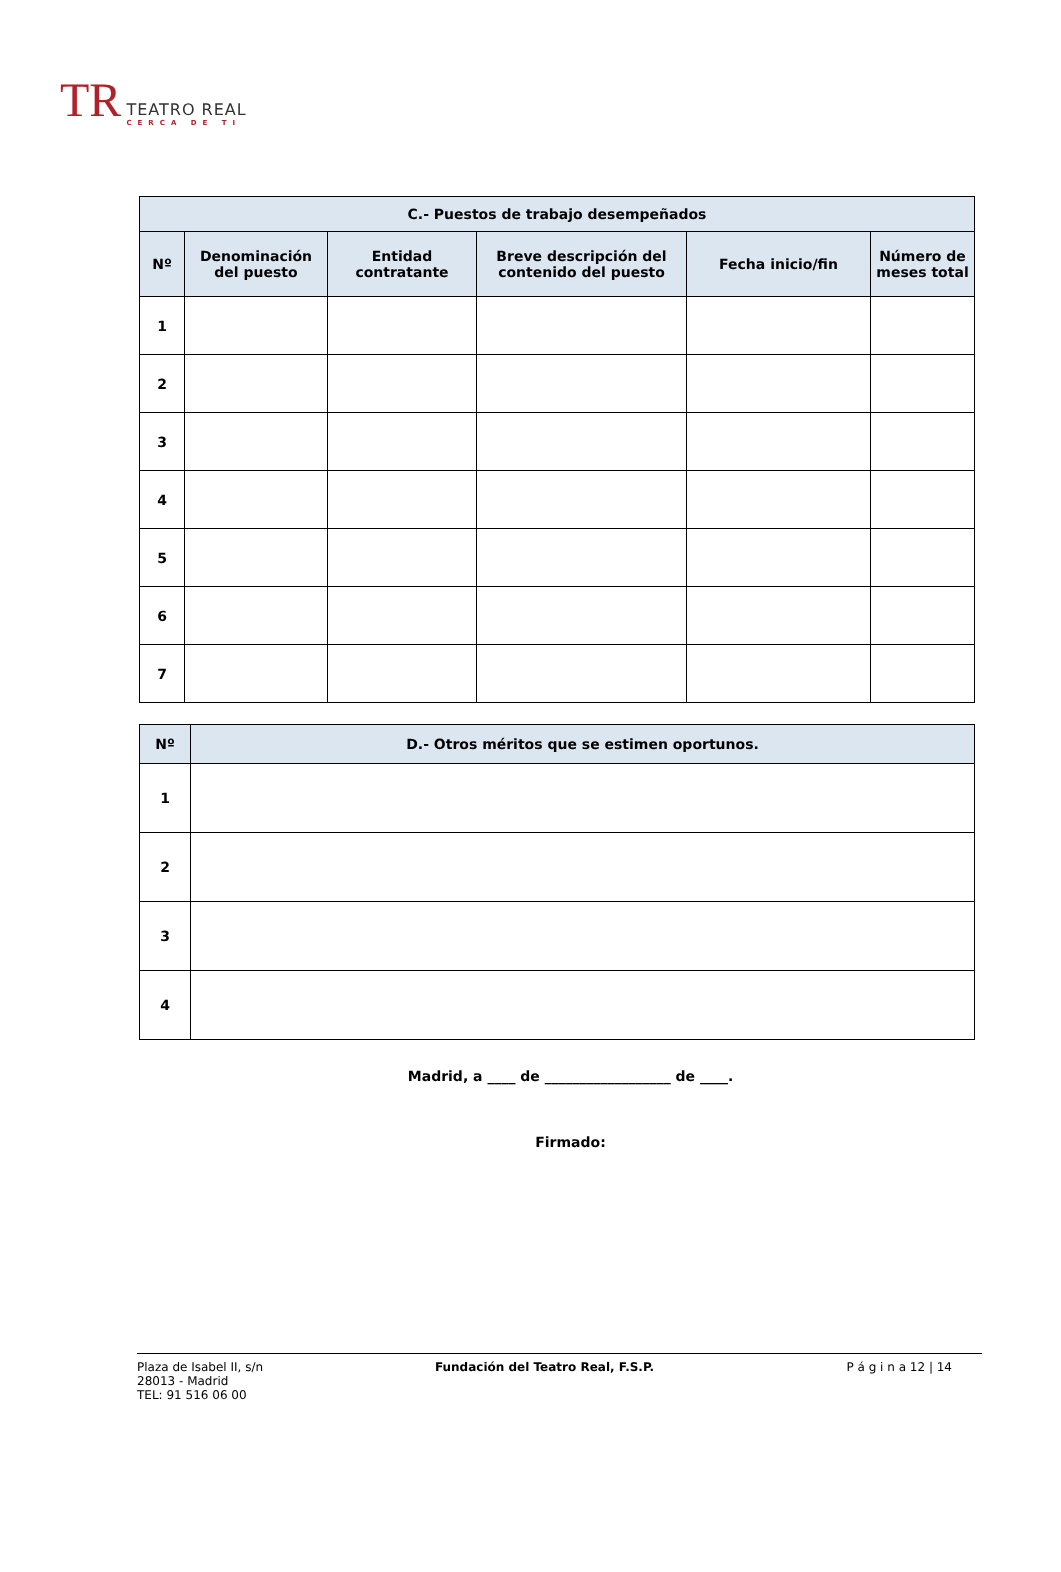TR TEATRO REAL
CERCA DE TI
| C.- Puestos de trabajo desempeñados | | | | | |
| --- | --- | --- | --- | --- | --- |
| Nº | Denominación del puesto | Entidad contratante | Breve descripción del contenido del puesto | Fecha inicio/fin | Número de meses total |
| 1 | | | | | |
| 2 | | | | | |
| 3 | | | | | |
| 4 | | | | | |
| 5 | | | | | |
| 6 | | | | | |
| 7 | | | | | |
| Nº | D.- Otros méritos que se estimen oportunos. |
| --- | --- |
| 1 | |
| 2 | |
| 3 | |
| 4 | |
Madrid, a ____ de __________________ de ____.
Firmado:
Plaza de Isabel II, s/n
28013 - Madrid
TEL: 91 516 06 00
Fundación del Teatro Real, F.S.P.
P á g i n a 12 | 14